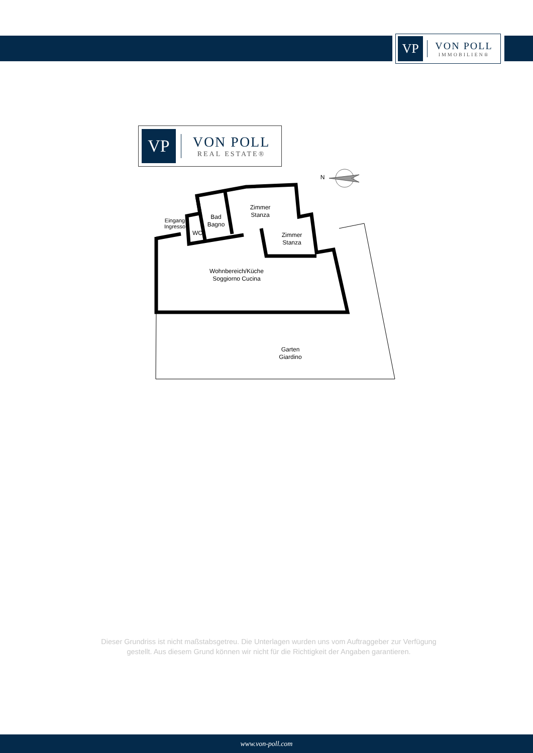VP
VON POLL
IMMOBILIEN®
VP
VON POLL
REAL ESTATE®
Zimmer
Stanza
Bad
Bagno
Eingang
Ingresso
WC
Zimmer
Stanza
Wohnbereich/Küche
Soggiorno Cucina
Garten
Giardino
N
Dieser Grundriss ist nicht maßstabsgetreu. Die Unterlagen wurden uns vom Auftraggeber zur Verfügung gestellt. Aus diesem Grund können wir nicht für die Richtigkeit der Angaben garantieren.
www.von-poll.com